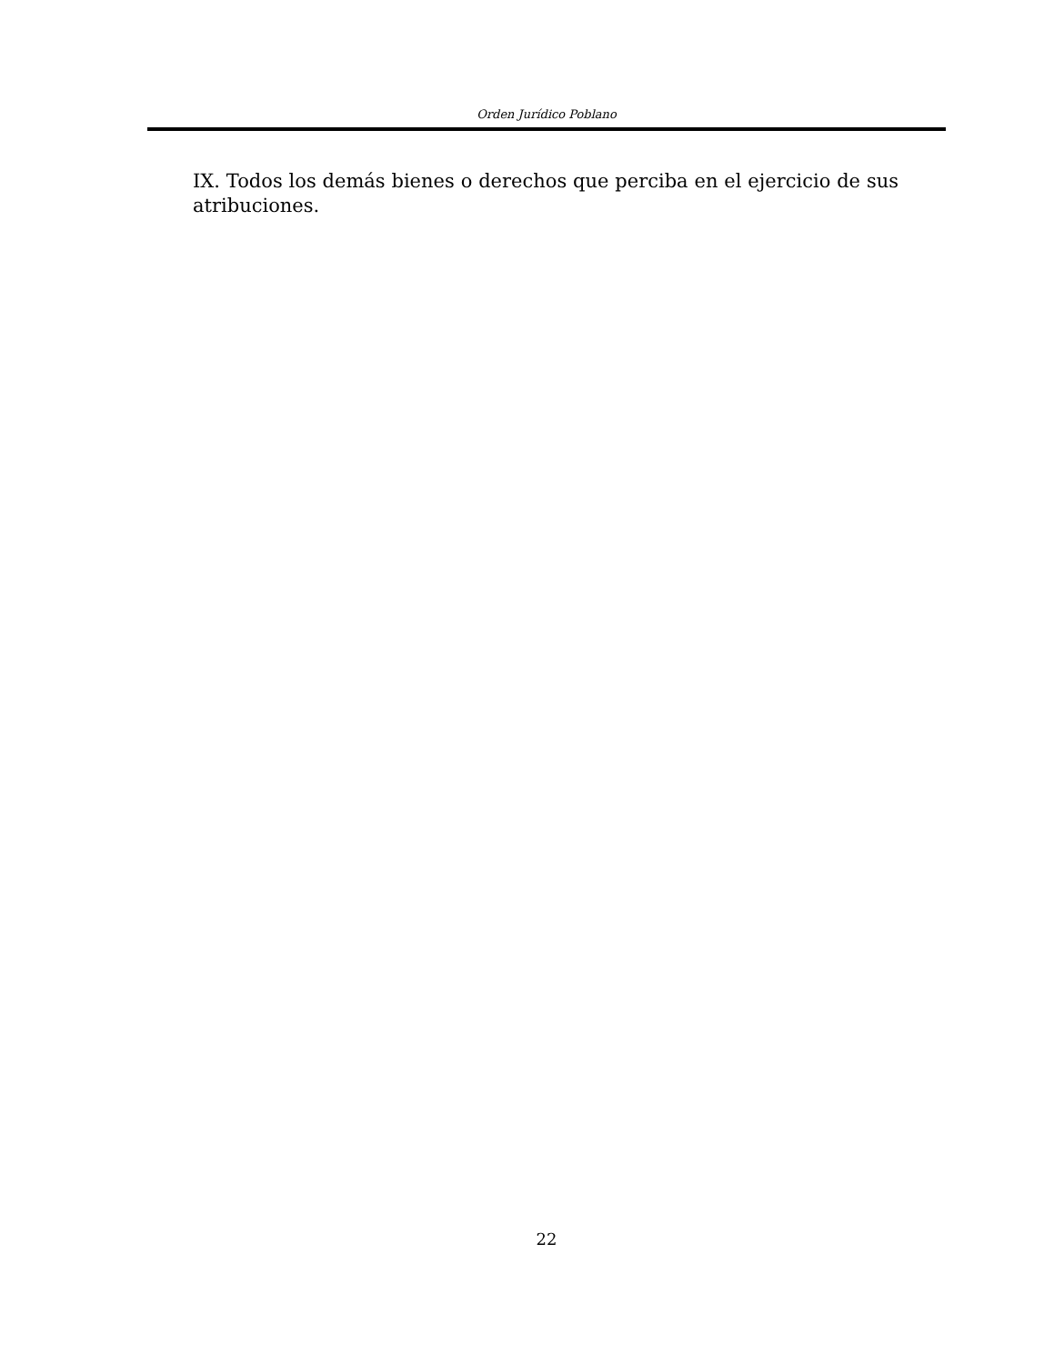Orden Jurídico Poblano
IX. Todos los demás bienes o derechos que perciba en el ejercicio de sus atribuciones.
22